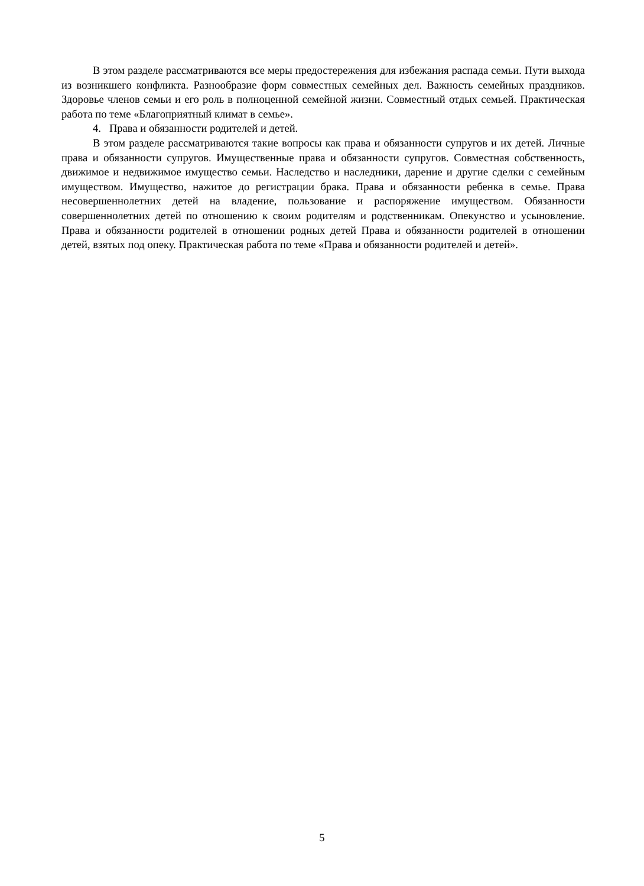В этом разделе рассматриваются все меры предостережения для избежания распада семьи. Пути выхода из возникшего конфликта. Разнообразие форм совместных семейных дел. Важность семейных праздников. Здоровье членов семьи и его роль в полноценной семейной жизни. Совместный отдых семьей. Практическая работа по теме «Благоприятный климат в семье».
4. Права и обязанности родителей и детей.
В этом разделе рассматриваются такие вопросы как права и обязанности супругов и их детей. Личные права и обязанности супругов. Имущественные права и обязанности супругов. Совместная собственность, движимое и недвижимое имущество семьи. Наследство и наследники, дарение и другие сделки с семейным имуществом. Имущество, нажитое до регистрации брака. Права и обязанности ребенка в семье. Права несовершеннолетних детей на владение, пользование и распоряжение имуществом. Обязанности совершеннолетних детей по отношению к своим родителям и родственникам. Опекунство и усыновление. Права и обязанности родителей в отношении родных детей Права и обязанности родителей в отношении детей, взятых под опеку. Практическая работа по теме «Права и обязанности родителей и детей».
5